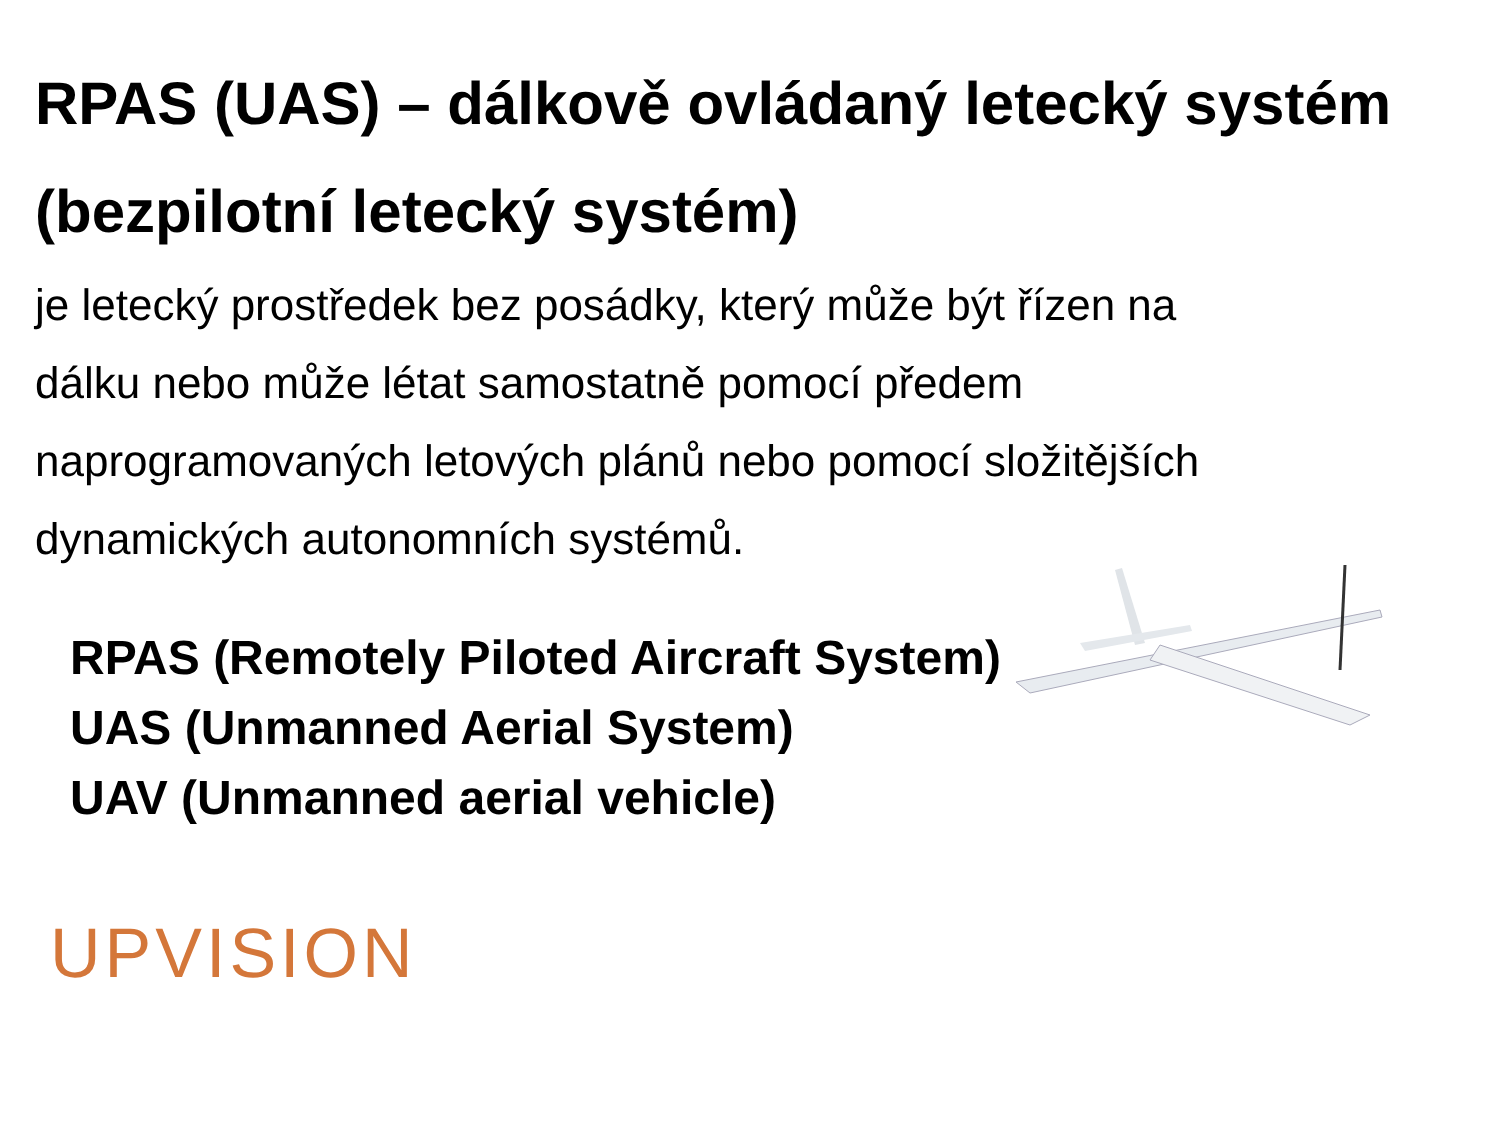RPAS (UAS) – dálkově ovládaný letecký systém (bezpilotní letecký systém)
je letecký prostředek bez posádky, který může být řízen na dálku nebo může létat samostatně pomocí předem naprogramovaných letových plánů nebo pomocí složitějších dynamických autonomních systémů.
RPAS (Remotely Piloted Aircraft System)
UAS (Unmanned Aerial System)
UAV (Unmanned aerial vehicle)
UPVISION